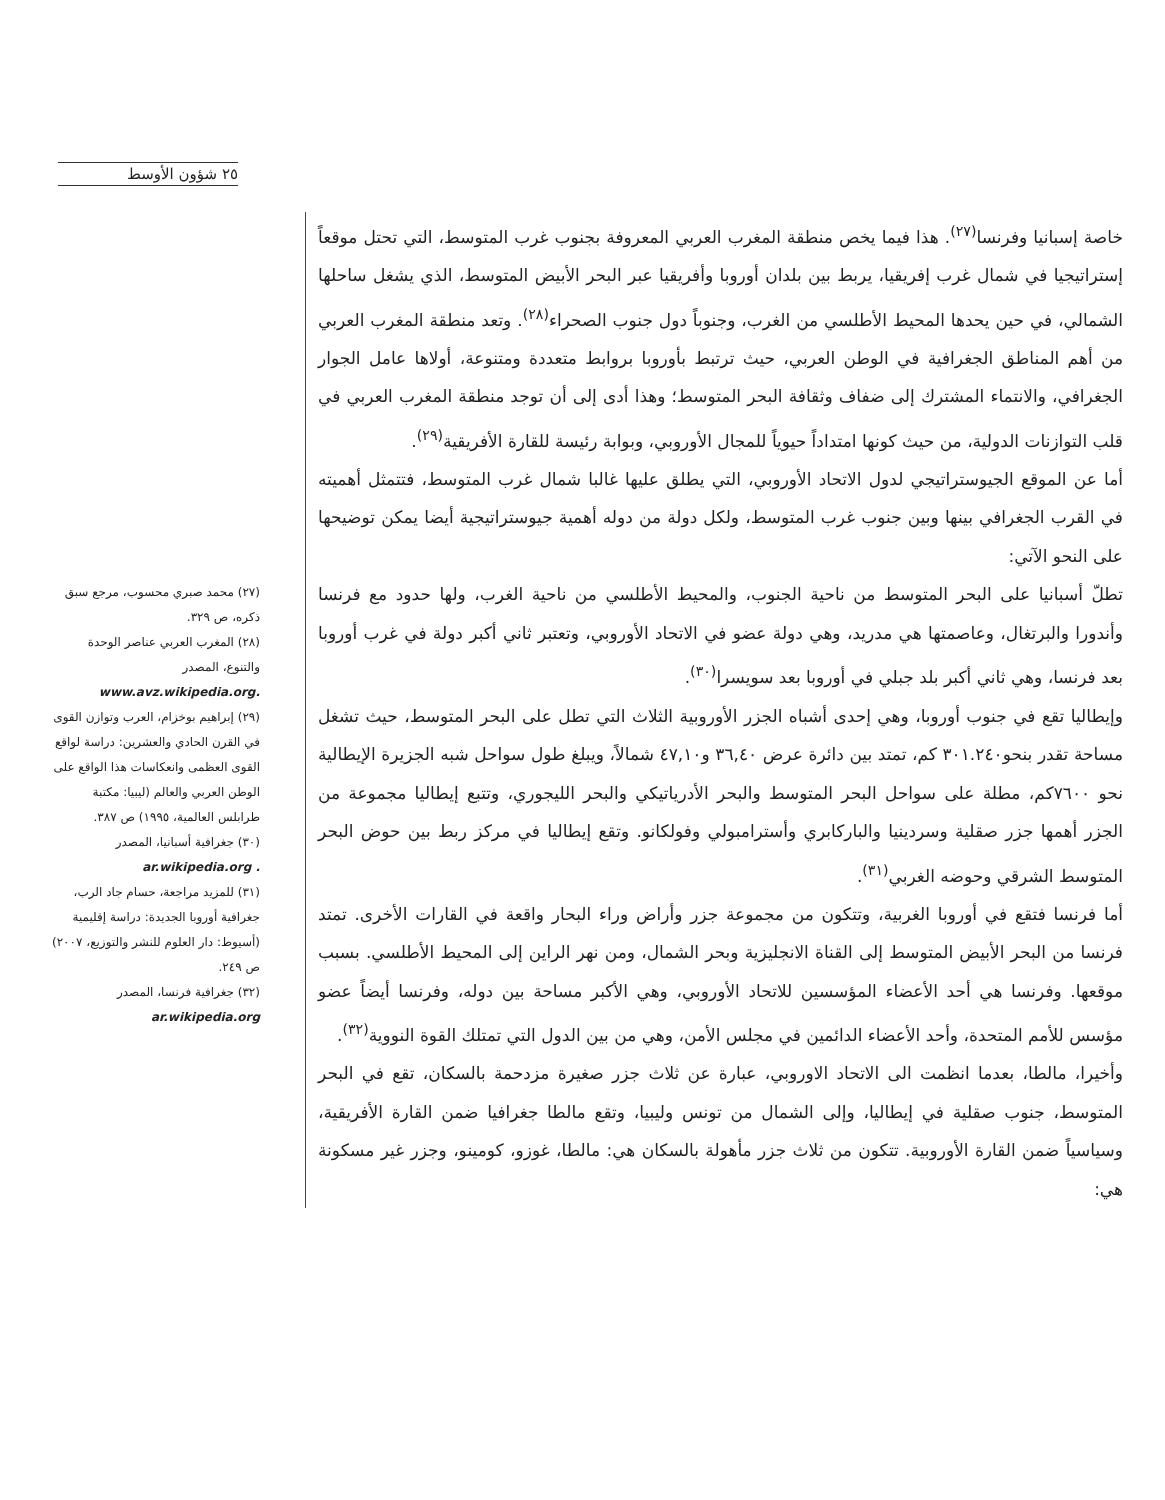٢٥ شؤون الأوسط
خاصة إسبانيا وفرنسا<sup>(٢٧)</sup>. هذا فيما يخص منطقة المغرب العربي المعروفة بجنوب غرب المتوسط، التي تحتل موقعاً إستراتيجيا في شمال غرب إفريقيا، يربط بين بلدان أوروبا وأفريقيا عبر البحر الأبيض المتوسط، الذي يشغل ساحلها الشمالي، في حين يحدها المحيط الأطلسي من الغرب، وجنوباً دول جنوب الصحراء<sup>(٢٨)</sup>. وتعد منطقة المغرب العربي من أهم المناطق الجغرافية في الوطن العربي، حيث ترتبط بأوروبا بروابط متعددة ومتنوعة، أولاها عامل الجوار الجغرافي، والانتماء المشترك إلى ضفاف وثقافة البحر المتوسط؛ وهذا أدى إلى أن توجد منطقة المغرب العربي في قلب التوازنات الدولية، من حيث كونها امتداداً حيوياً للمجال الأوروبي، وبوابة رئيسة للقارة الأفريقية<sup>(٢٩)</sup>.
أما عن الموقع الجيوستراتيجي لدول الاتحاد الأوروبي، التي يطلق عليها غالبا شمال غرب المتوسط، فتتمثل أهميته في القرب الجغرافي بينها وبين جنوب غرب المتوسط، ولكل دولة من دوله أهمية جيوستراتيجية أيضا يمكن توضيحها على النحو الآتي:
تطلّ أسبانيا على البحر المتوسط من ناحية الجنوب، والمحيط الأطلسي من ناحية الغرب، ولها حدود مع فرنسا وأندورا والبرتغال، وعاصمتها هي مدريد، وهي دولة عضو في الاتحاد الأوروبي، وتعتبر ثاني أكبر دولة في غرب أوروبا بعد فرنسا، وهي ثاني أكبر بلد جبلي في أوروبا بعد سويسرا<sup>(٣٠)</sup>.
وإيطاليا تقع في جنوب أوروبا، وهي إحدى أشباه الجزر الأوروبية الثلاث التي تطل على البحر المتوسط، حيث تشغل مساحة تقدر بنحو٣٠١.٢٤٠ كم، تمتد بين دائرة عرض ٣٦,٤٠ و٤٧,١٠ شمالاً، ويبلغ طول سواحل شبه الجزيرة الإيطالية نحو ٧٦٠٠كم، مطلة على سواحل البحر المتوسط والبحر الأدرياتيكي والبحر الليجوري، وتتبع إيطاليا مجموعة من الجزر أهمها جزر صقلية وسردينيا والباركابري وأسترامبولي وفولكانو. وتقع إيطاليا في مركز ربط بين حوض البحر المتوسط الشرقي وحوضه الغربي<sup>(٣١)</sup>.
أما فرنسا فتقع في أوروبا الغربية، وتتكون من مجموعة جزر وأراض وراء البحار واقعة في القارات الأخرى. تمتد فرنسا من البحر الأبيض المتوسط إلى القناة الانجليزية وبحر الشمال، ومن نهر الراين إلى المحيط الأطلسي. بسبب موقعها. وفرنسا هي أحد الأعضاء المؤسسين للاتحاد الأوروبي، وهي الأكبر مساحة بين دوله، وفرنسا أيضاً عضو مؤسس للأمم المتحدة، وأحد الأعضاء الدائمين في مجلس الأمن، وهي من بين الدول التي تمتلك القوة النووية<sup>(٣٢)</sup>.
وأخيرا، مالطا، بعدما انظمت الى الاتحاد الاوروبي، عبارة عن ثلاث جزر صغيرة مزدحمة بالسكان، تقع في البحر المتوسط، جنوب صقلية في إيطاليا، وإلى الشمال من تونس وليبيا، وتقع مالطا جغرافيا ضمن القارة الأفريقية، وسياسياً ضمن القارة الأوروبية. تتكون من ثلاث جزر مأهولة بالسكان هي: مالطا، غوزو، كومينو، وجزر غير مسكونة هي:
(٢٧) محمد صبري محسوب، مرجع سبق ذكره، ص ٣٢٩.
(٢٨) المغرب العربي عناصر الوحدة والتنوع، المصدر www.avz.wikipedia.org.
(٢٩) إبراهيم بوخزام، العرب وتوازن القوى في القرن الحادي والعشرين: دراسة لواقع القوى العظمى وانعكاسات هذا الواقع على الوطن العربي والعالم (ليبيا: مكتبة طرابلس العالمية، ١٩٩٥) ص ٣٨٧.
(٣٠) جغرافية أسبانيا، المصدر ar.wikipedia.org .
(٣١) للمزيد مراجعة، حسام جاد الرب، جغرافية أوروبا الجديدة: دراسة إقليمية (أسيوط: دار العلوم للنشر والتوزيع، ٢٠٠٧) ص ٢٤٩.
(٣٢) جغرافية فرنسا، المصدر ar.wikipedia.org